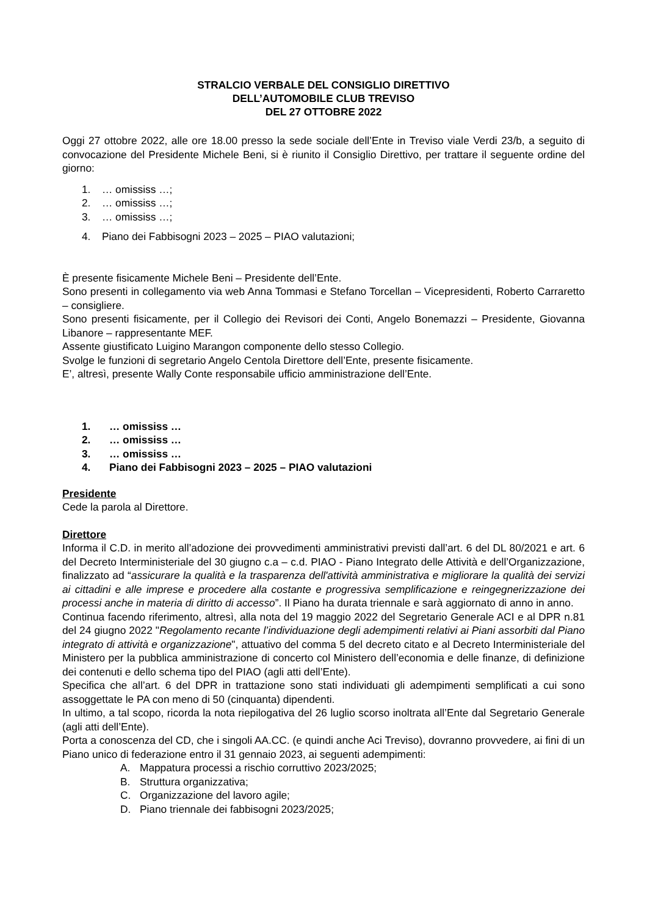STRALCIO VERBALE DEL CONSIGLIO DIRETTIVO
DELL’AUTOMOBILE CLUB TREVISO
DEL 27 OTTOBRE 2022
Oggi 27 ottobre 2022, alle ore 18.00 presso la sede sociale dell’Ente in Treviso viale Verdi 23/b, a seguito di convocazione del Presidente Michele Beni, si è riunito il Consiglio Direttivo, per trattare il seguente ordine del giorno:
1. … omississ …;
2. … omississ …;
3. … omississ …;
4. Piano dei Fabbisogni 2023 – 2025 – PIAO valutazioni;
È presente fisicamente Michele Beni – Presidente dell’Ente.
Sono presenti in collegamento via web Anna Tommasi e Stefano Torcellan – Vicepresidenti, Roberto Carraretto – consigliere.
Sono presenti fisicamente, per il Collegio dei Revisori dei Conti, Angelo Bonemazzi – Presidente, Giovanna Libanore – rappresentante MEF.
Assente giustificato Luigino Marangon componente dello stesso Collegio.
Svolge le funzioni di segretario Angelo Centola Direttore dell’Ente, presente fisicamente.
E’, altresì, presente Wally Conte responsabile ufficio amministrazione dell’Ente.
1. … omississ …
2. … omississ …
3. … omississ …
4. Piano dei Fabbisogni 2023 – 2025 – PIAO valutazioni
Presidente
Cede la parola al Direttore.
Direttore
Informa il C.D. in merito all’adozione dei provvedimenti amministrativi previsti dall’art. 6 del DL 80/2021 e art. 6 del Decreto Interministeriale del 30 giugno c.a – c.d. PIAO - Piano Integrato delle Attività e dell’Organizzazione, finalizzato ad “assicurare la qualità e la trasparenza dell'attività amministrativa e migliorare la qualità dei servizi ai cittadini e alle imprese e procedere alla costante e progressiva semplificazione e reingegnerizzazione dei processi anche in materia di diritto di accesso”. Il Piano ha durata triennale e sarà aggiornato di anno in anno.
Continua facendo riferimento, altresì, alla nota del 19 maggio 2022 del Segretario Generale ACI e al DPR n.81 del 24 giugno 2022 "Regolamento recante l’individuazione degli adempimenti relativi ai Piani assorbiti dal Piano integrato di attività e organizzazione", attuativo del comma 5 del decreto citato e al Decreto Interministeriale del Ministero per la pubblica amministrazione di concerto col Ministero dell’economia e delle finanze, di definizione dei contenuti e dello schema tipo del PIAO (agli atti dell’Ente).
Specifica che all’art. 6 del DPR in trattazione sono stati individuati gli adempimenti semplificati a cui sono assoggettate le PA con meno di 50 (cinquanta) dipendenti.
In ultimo, a tal scopo, ricorda la nota riepilogativa del 26 luglio scorso inoltrata all’Ente dal Segretario Generale (agli atti dell’Ente).
Porta a conoscenza del CD, che i singoli AA.CC. (e quindi anche Aci Treviso), dovranno provvedere, ai fini di un Piano unico di federazione entro il 31 gennaio 2023, ai seguenti adempimenti:
A. Mappatura processi a rischio corruttivo 2023/2025;
B. Struttura organizzativa;
C. Organizzazione del lavoro agile;
D. Piano triennale dei fabbisogni 2023/2025;